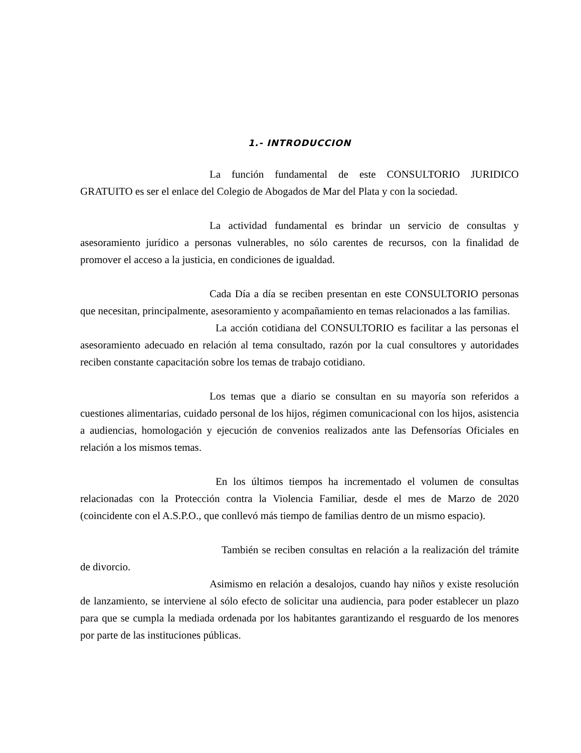1.- INTRODUCCION
La función fundamental de este CONSULTORIO JURIDICO GRATUITO es ser el enlace del Colegio de Abogados de Mar del Plata y con la sociedad.
La actividad fundamental es brindar un servicio de consultas y asesoramiento jurídico a personas vulnerables, no sólo carentes de recursos, con la finalidad de promover el acceso a la justicia, en condiciones de igualdad.
Cada Día a día se reciben presentan en este CONSULTORIO personas que necesitan, principalmente, asesoramiento y acompañamiento en temas relacionados a las familias.
La acción cotidiana del CONSULTORIO es facilitar a las personas el asesoramiento adecuado en relación al tema consultado, razón por la cual consultores y autoridades reciben constante capacitación sobre los temas de trabajo cotidiano.
Los temas que a diario se consultan en su mayoría son referidos a cuestiones alimentarias, cuidado personal de los hijos, régimen comunicacional con los hijos, asistencia a audiencias, homologación y ejecución de convenios realizados ante las Defensorías Oficiales en relación a los mismos temas.
En los últimos tiempos ha incrementado el volumen de consultas relacionadas con la Protección contra la Violencia Familiar, desde el mes de Marzo de 2020 (coincidente con el A.S.P.O., que conllevó más tiempo de familias dentro de un mismo espacio).
También se reciben consultas en relación a la realización del trámite de divorcio.
Asimismo en relación a desalojos, cuando hay niños y existe resolución de lanzamiento, se interviene al sólo efecto de solicitar una audiencia, para poder establecer un plazo para que se cumpla la mediada ordenada por los habitantes garantizando el resguardo de los menores por parte de las instituciones públicas.